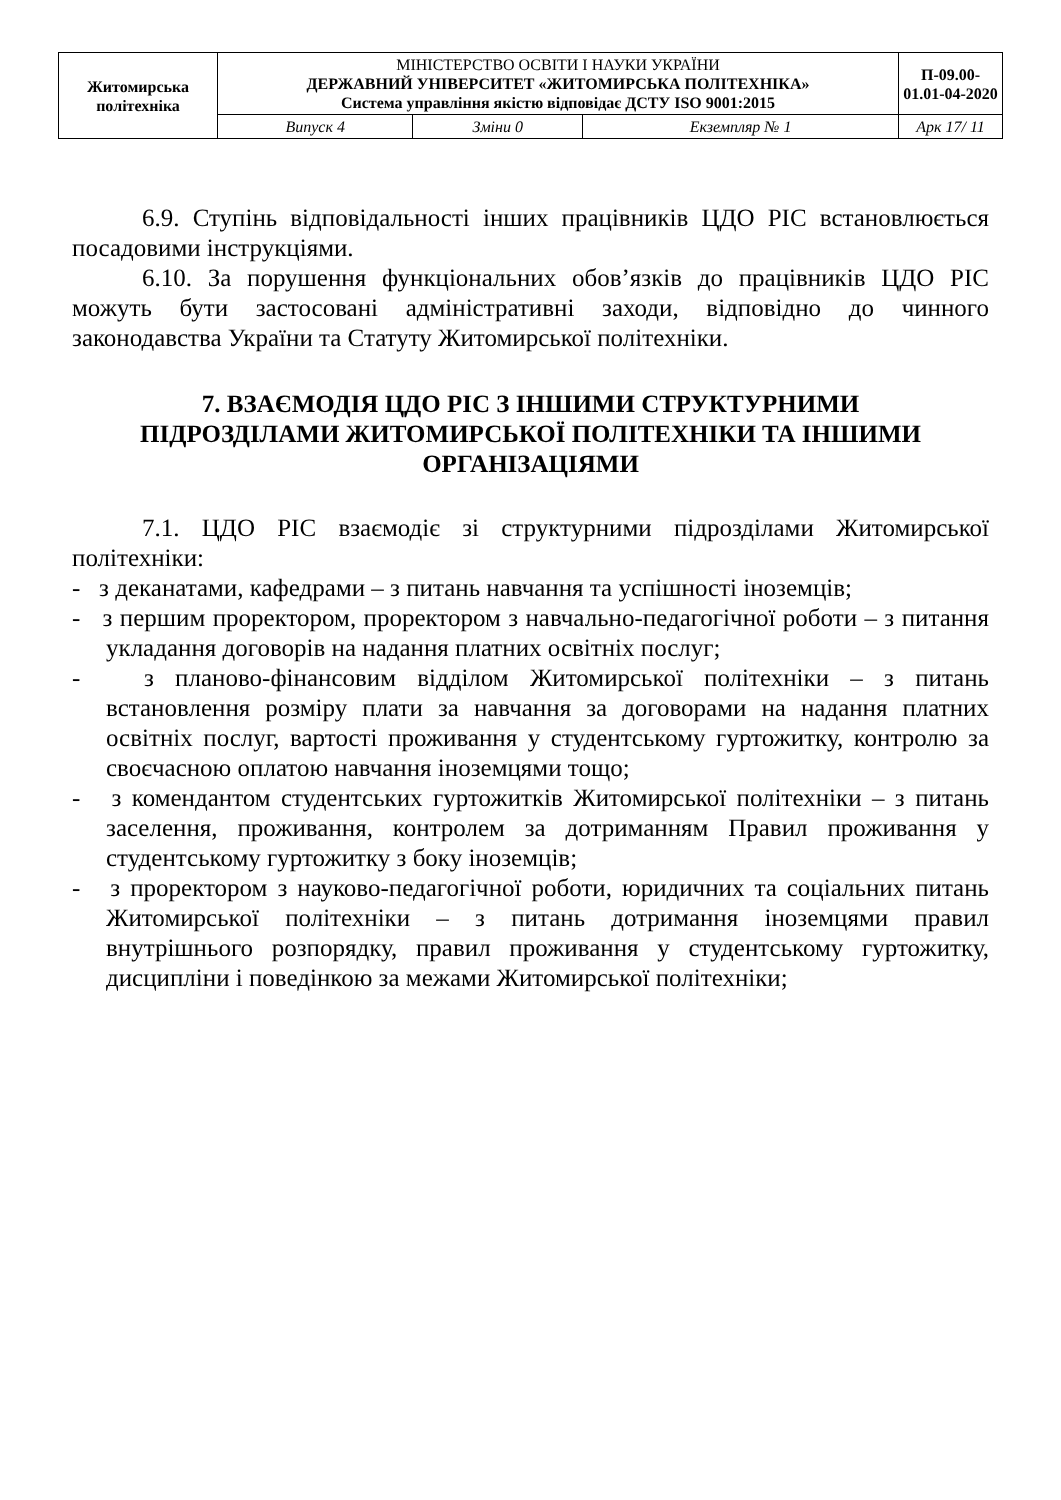| Житомирська політехніка | МІНІСТЕРСТВО ОСВІТИ І НАУКИ УКРАЇНИ ДЕРЖАВНИЙ УНІВЕРСИТЕТ «ЖИТОМИРСЬКА ПОЛІТЕХНІКА» Система управління якістю відповідає ДСТУ ISO 9001:2015 | | | П-09.00-01.01-04-2020 |
| | Випуск 4 | Зміни 0 | Екземпляр № 1 | Арк 17/ 11 |
6.9. Ступінь відповідальності інших працівників ЦДО РІС встановлюється посадовими інструкціями.
6.10. За порушення функціональних обов’язків до працівників ЦДО РІС можуть бути застосовані адміністративні заходи, відповідно до чинного законодавства України та Статуту Житомирської політехніки.
7. ВЗАЄМОДІЯ ЦДО РІС З ІНШИМИ СТРУКТУРНИМИ ПІДРОЗДІЛАМИ ЖИТОМИРСЬКОЇ ПОЛІТЕХНІКИ ТА ІНШИМИ ОРГАНІЗАЦІЯМИ
7.1. ЦДО РІС взаємодіє зі структурними підрозділами Житомирської політехніки:
- з деканатами, кафедрами – з питань навчання та успішності іноземців;
- з першим проректором, проректором з навчально-педагогічної роботи – з питання укладання договорів на надання платних освітніх послуг;
- з планово-фінансовим відділом Житомирської політехніки – з питань встановлення розміру плати за навчання за договорами на надання платних освітніх послуг, вартості проживання у студентському гуртожитку, контролю за своєчасною оплатою навчання іноземцями тощо;
- з комендантом студентських гуртожитків Житомирської політехніки – з питань заселення, проживання, контролем за дотриманням Правил проживання у студентському гуртожитку з боку іноземців;
- з проректором з науково-педагогічної роботи, юридичних та соціальних питань Житомирської політехніки – з питань дотримання іноземцями правил внутрішнього розпорядку, правил проживання у студентському гуртожитку, дисципліни і поведінкою за межами Житомирської політехніки;